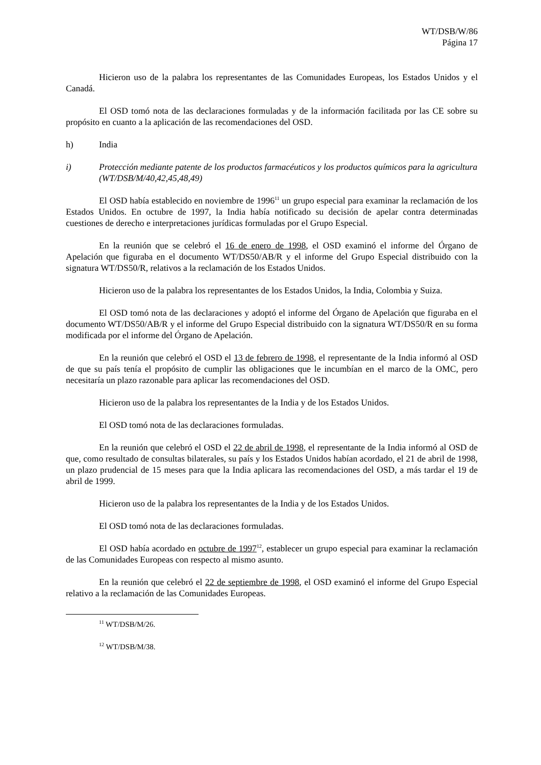WT/DSB/W/86
Página 17
Hicieron uso de la palabra los representantes de las Comunidades Europeas, los Estados Unidos y el Canadá.
El OSD tomó nota de las declaraciones formuladas y de la información facilitada por las CE sobre su propósito en cuanto a la aplicación de las recomendaciones del OSD.
h) India
i) Protección mediante patente de los productos farmacéuticos y los productos químicos para la agricultura (WT/DSB/M/40,42,45,48,49)
El OSD había establecido en noviembre de 1996<sup>11</sup> un grupo especial para examinar la reclamación de los Estados Unidos. En octubre de 1997, la India había notificado su decisión de apelar contra determinadas cuestiones de derecho e interpretaciones jurídicas formuladas por el Grupo Especial.
En la reunión que se celebró el 16 de enero de 1998, el OSD examinó el informe del Órgano de Apelación que figuraba en el documento WT/DS50/AB/R y el informe del Grupo Especial distribuido con la signatura WT/DS50/R, relativos a la reclamación de los Estados Unidos.
Hicieron uso de la palabra los representantes de los Estados Unidos, la India, Colombia y Suiza.
El OSD tomó nota de las declaraciones y adoptó el informe del Órgano de Apelación que figuraba en el documento WT/DS50/AB/R y el informe del Grupo Especial distribuido con la signatura WT/DS50/R en su forma modificada por el informe del Órgano de Apelación.
En la reunión que celebró el OSD el 13 de febrero de 1998, el representante de la India informó al OSD de que su país tenía el propósito de cumplir las obligaciones que le incumbían en el marco de la OMC, pero necesitaría un plazo razonable para aplicar las recomendaciones del OSD.
Hicieron uso de la palabra los representantes de la India y de los Estados Unidos.
El OSD tomó nota de las declaraciones formuladas.
En la reunión que celebró el OSD el 22 de abril de 1998, el representante de la India informó al OSD de que, como resultado de consultas bilaterales, su país y los Estados Unidos habían acordado, el 21 de abril de 1998, un plazo prudencial de 15 meses para que la India aplicara las recomendaciones del OSD, a más tardar el 19 de abril de 1999.
Hicieron uso de la palabra los representantes de la India y de los Estados Unidos.
El OSD tomó nota de las declaraciones formuladas.
El OSD había acordado en octubre de 1997<sup>12</sup>, establecer un grupo especial para examinar la reclamación de las Comunidades Europeas con respecto al mismo asunto.
En la reunión que celebró el 22 de septiembre de 1998, el OSD examinó el informe del Grupo Especial relativo a la reclamación de las Comunidades Europeas.
<sup>11</sup> WT/DSB/M/26.
<sup>12</sup> WT/DSB/M/38.